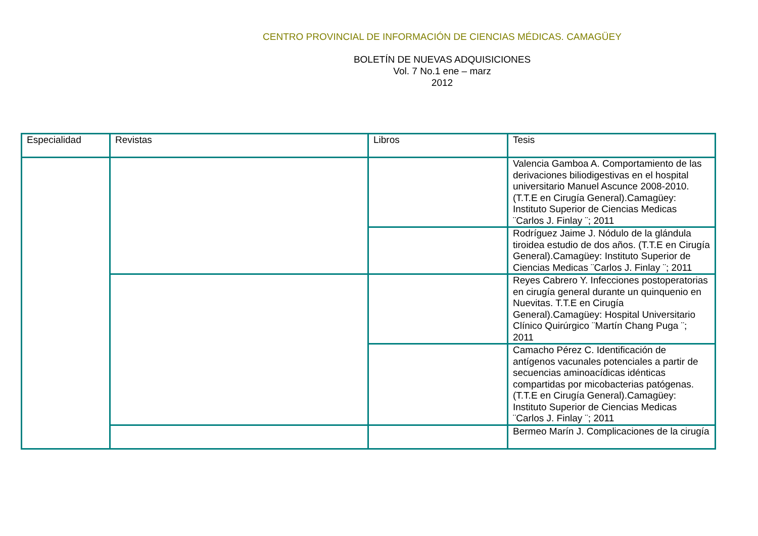CENTRO PROVINCIAL DE INFORMACIÓN DE CIENCIAS MÉDICAS. CAMAGÜEY
BOLETÍN DE NUEVAS ADQUISICIONES
Vol. 7 No.1 ene – marz
2012
| Especialidad | Revistas | Libros | Tesis |
| --- | --- | --- | --- |
| | | | Valencia Gamboa A. Comportamiento de las derivaciones biliodigestivas en el hospital universitario Manuel Ascunce 2008-2010. (T.T.E en Cirugía General).Camagüey: Instituto Superior de Ciencias Medicas ¨Carlos J. Finlay ¨; 2011 |
| | | | Rodríguez Jaime J. Nódulo de la glándula tiroidea estudio de dos años. (T.T.E en Cirugía General).Camagüey: Instituto Superior de Ciencias Medicas ¨Carlos J. Finlay ¨; 2011 |
| | | | Reyes Cabrero Y. Infecciones postoperatorias en cirugía general durante un quinquenio en Nuevitas. T.T.E en Cirugía General).Camagüey: Hospital Universitario Clínico Quirúrgico ¨Martín Chang Puga ¨; 2011 |
| | | | Camacho Pérez C. Identificación de antígenos vacunales potenciales a partir de secuencias aminoacídicas idénticas compartidas por micobacterias patógenas. (T.T.E en Cirugía General).Camagüey: Instituto Superior de Ciencias Medicas ¨Carlos J. Finlay ¨; 2011 |
| | | | Bermeo Marín J. Complicaciones de la cirugía |